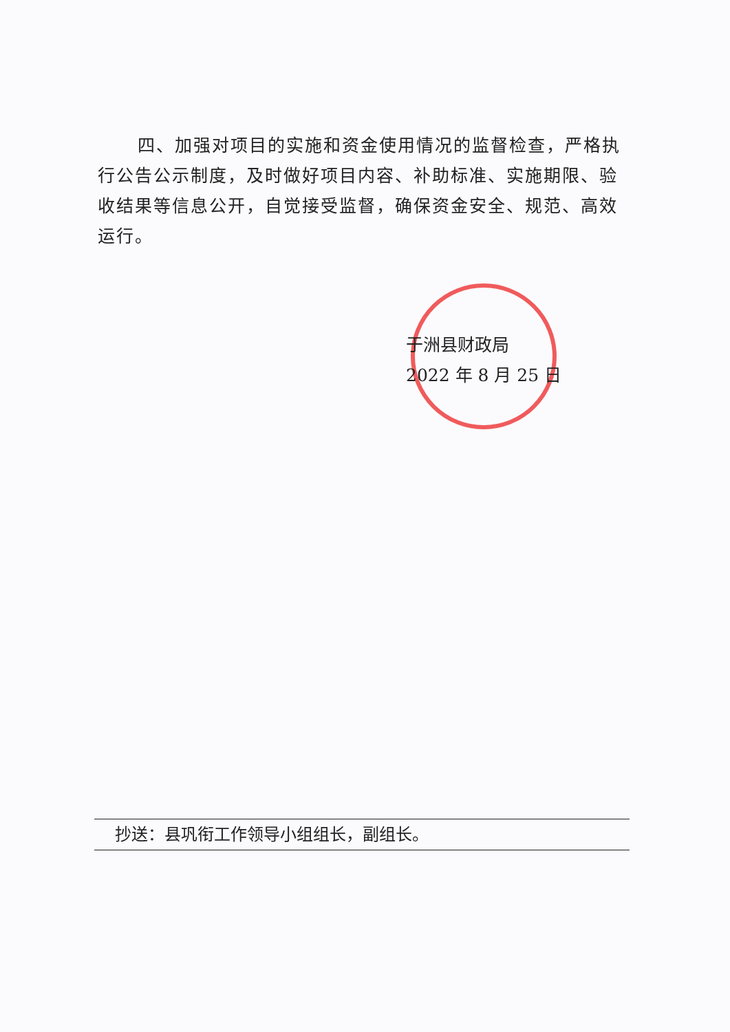四、加强对项目的实施和资金使用情况的监督检查，严格执行公告公示制度，及时做好项目内容、补助标准、实施期限、验收结果等信息公开，自觉接受监督，确保资金安全、规范、高效运行。
于洲县财政局
2022 年 8 月 25 日
抄送：县巩衔工作领导小组组长，副组长。